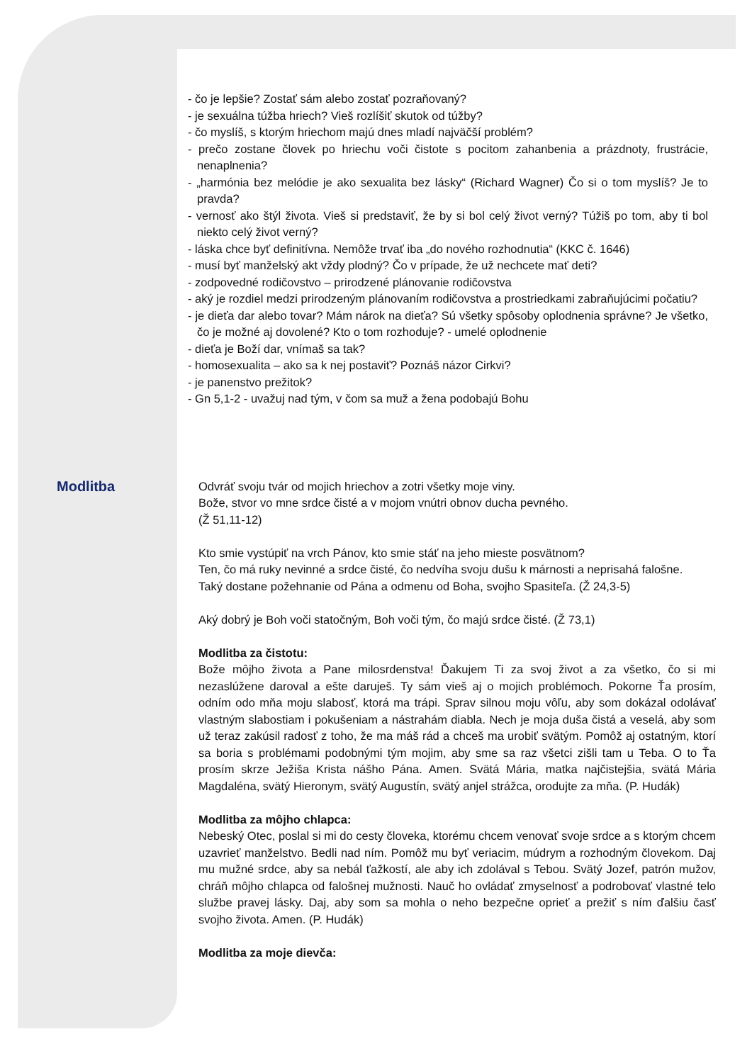- čo je lepšie? Zostať sám alebo zostať pozraňovaný?
- je sexuálna túžba hriech? Vieš rozlíšiť skutok od túžby?
- čo myslíš, s ktorým hriechom majú dnes mladí najväčší problém?
- prečo zostane človek po hriechu voči čistote s pocitom zahanbenia a prázdnoty, frustrácie, nenaplnenia?
- „harmónia bez melódie je ako sexualita bez lásky“ (Richard Wagner) Čo si o tom myslíš? Je to pravda?
- vernosť ako štýl života. Vieš si predstaviť, že by si bol celý život verný? Túžiš po tom, aby ti bol niekto celý život verný?
- láska chce byť definitívna. Nemôže trvať iba „do nového rozhodnutia“ (KKC č. 1646)
- musí byť manželský akt vždy plodný? Čo v prípade, že už nechcete mať deti?
- zodpovedné rodičovstvo – prirodzené plánovanie rodičovstva
- aký je rozdiel medzi prirodzeným plánovaním rodičovstva a prostriedkami zabraňujúcimi počatiu?
- je dieťa dar alebo tovar? Mám nárok na dieťa? Sú všetky spôsoby oplodnenia správne? Je všetko, čo je možné aj dovolené? Kto o tom rozhoduje? - umelé oplodnenie
- dieťa je Boží dar, vnímaš sa tak?
- homosexualita – ako sa k nej postaviť? Poznáš názor Cirkvi?
- je panenstvo prežitok?
- Gn 5,1-2 - uvažuj nad tým, v čom sa muž a žena podobajú Bohu
Modlitba
Odvráť svoju tvár od mojich hriechov a zotri všetky moje viny.
Bože, stvor vo mne srdce čisté a v mojom vnútri obnov ducha pevného.
(Ž 51,11-12)
Kto smie vystúpiť na vrch Pánov, kto smie stáť na jeho mieste posvätnom?
Ten, čo má ruky nevinné a srdce čisté, čo nedvíha svoju dušu k márnosti a neprisahá falošne.
Taký dostane požehnanie od Pána a odmenu od Boha, svojho Spasiteľa. (Ž 24,3-5)
Aký dobrý je Boh voči statočným, Boh voči tým, čo majú srdce čisté. (Ž 73,1)
Modlitba za čistotu:
Bože môjho života a Pane milosrdenstva! Ďakujem Ti za svoj život a za všetko, čo si mi nezaslúžene daroval a ešte daruješ. Ty sám vieš aj o mojich problémoch. Pokorne Ťa prosím, odním odo mňa moju slabosť, ktorá ma trápi. Sprav silnou moju vôľu, aby som dokázal odolávať vlastným slabostiam i pokušeniam a nástrahám diabla. Nech je moja duša čistá a veselá, aby som už teraz zakúsil radosť z toho, že ma máš rád a chceš ma urobiť svätým. Pomôž aj ostatným, ktorí sa boria s problémami podobnými tým mojim, aby sme sa raz všetci zišli tam u Teba. O to Ťa prosím skrze Ježiša Krista nášho Pána. Amen. Svätá Mária, matka najčistejšia, svätá Mária Magdaléna, svätý Hieronym, svätý Augustín, svätý anjel strážca, orodujte za mňa. (P. Hudák)
Modlitba za môjho chlapca:
Nebeský Otec, poslal si mi do cesty človeka, ktorému chcem venovať svoje srdce a s ktorým chcem uzavrieť manželstvo. Bedli nad ním. Pomôž mu byť veriacim, múdrym a rozhodným človekom. Daj mu mužné srdce, aby sa nebál ťažkostí, ale aby ich zdolával s Tebou. Svätý Jozef, patrón mužov, chráň môjho chlapca od falošnej mužnosti. Nauč ho ovládať zmyselnosť a podrobovať vlastné telo službe pravej lásky. Daj, aby som sa mohla o neho bezpečne oprieť a prežiť s ním ďalšiu časť svojho života. Amen. (P. Hudák)
Modlitba za moje dievča: